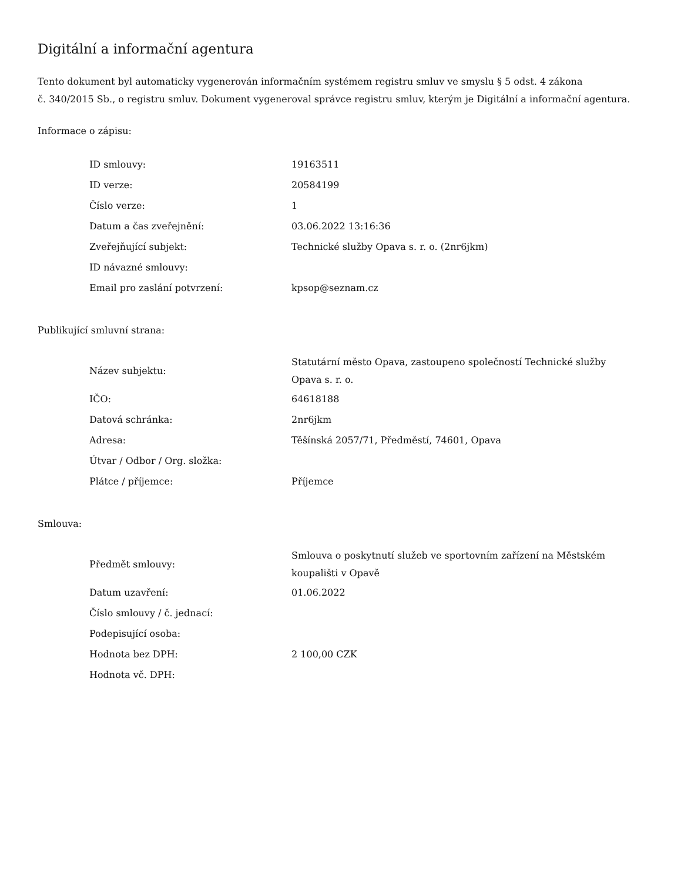Digitální a informační agentura
Tento dokument byl automaticky vygenerován informačním systémem registru smluv ve smyslu § 5 odst. 4 zákona
č. 340/2015 Sb., o registru smluv. Dokument vygeneroval správce registru smluv, kterým je Digitální a informační agentura.
Informace o zápisu:
| ID smlouvy: | 19163511 |
| ID verze: | 20584199 |
| Číslo verze: | 1 |
| Datum a čas zveřejnění: | 03.06.2022 13:16:36 |
| Zveřejňující subjekt: | Technické služby Opava s. r. o. (2nr6jkm) |
| ID návazné smlouvy: | |
| Email pro zaslání potvrzení: | kpsop@seznam.cz |
Publikující smluvní strana:
| Název subjektu: | Statutární město Opava, zastoupeno společností Technické služby Opava s. r. o. |
| IČO: | 64618188 |
| Datová schránka: | 2nr6jkm |
| Adresa: | Těšínská 2057/71, Předměstí, 74601, Opava |
| Útvar / Odbor / Org. složka: | |
| Plátce / příjemce: | Příjemce |
Smlouva:
| Předmět smlouvy: | Smlouva o poskytnutí služeb ve sportovním zařízení na Městském koupališti v Opavě |
| Datum uzavření: | 01.06.2022 |
| Číslo smlouvy / č. jednací: | |
| Podepisující osoba: | |
| Hodnota bez DPH: | 2 100,00 CZK |
| Hodnota vč. DPH: | |